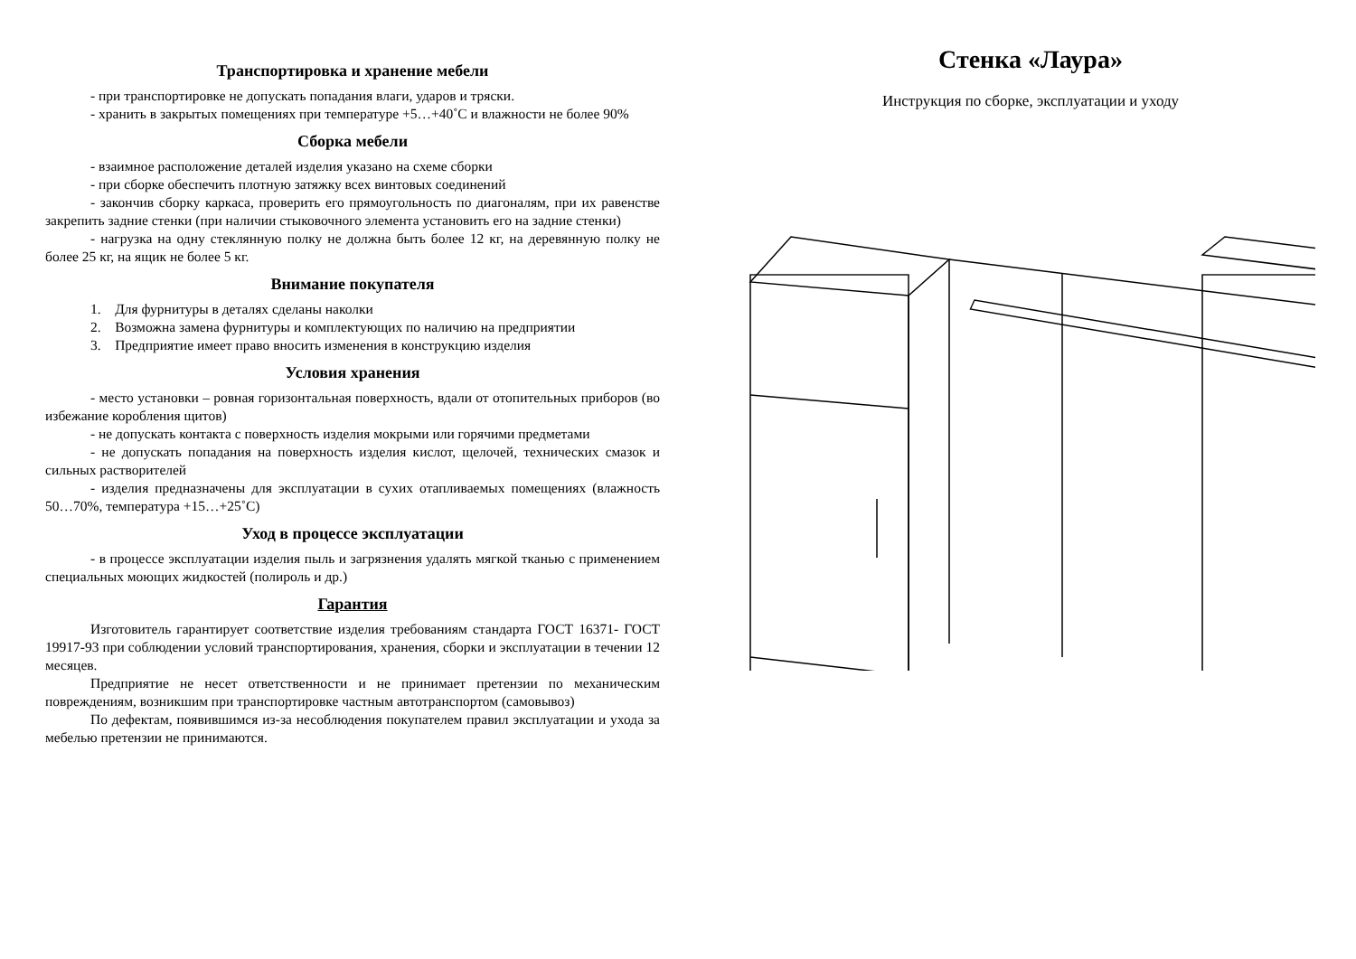Транспортировка и хранение мебели
- при транспортировке не допускать попадания влаги, ударов и тряски.
- хранить в закрытых помещениях при температуре +5…+40˚С и влажности не более 90%
Сборка мебели
- взаимное расположение деталей изделия указано на схеме сборки
- при сборке обеспечить плотную затяжку всех винтовых соединений
- закончив сборку каркаса, проверить его прямоугольность по диагоналям, при их равенстве закрепить задние стенки (при наличии стыковочного элемента установить его на задние стенки)
- нагрузка на одну стеклянную полку не должна быть более 12 кг, на деревянную полку не более 25 кг, на ящик не более 5 кг.
Внимание покупателя
1. Для фурнитуры в деталях сделаны наколки
2. Возможна замена фурнитуры и комплектующих по наличию на предприятии
3. Предприятие имеет право вносить изменения в конструкцию изделия
Условия хранения
- место установки – ровная горизонтальная поверхность, вдали от отопительных приборов (во избежание коробления щитов)
- не допускать контакта с поверхность изделия мокрыми или горячими предметами
- не допускать попадания на поверхность изделия кислот, щелочей, технических смазок и сильных растворителей
- изделия предназначены для эксплуатации в сухих отапливаемых помещениях (влажность 50…70%, температура +15…+25˚С)
Уход в процессе эксплуатации
- в процессе эксплуатации изделия пыль и загрязнения удалять мягкой тканью с применением специальных моющих жидкостей (полироль и др.)
Гарантия
Изготовитель гарантирует соответствие изделия требованиям стандарта ГОСТ 16371- ГОСТ 19917-93 при соблюдении условий транспортирования, хранения, сборки и эксплуатации в течении 12 месяцев.
Предприятие не несет ответственности и не принимает претензии по механическим повреждениям, возникшим при транспортировке частным автотранспортом (самовывоз)
По дефектам, появившимся из-за несоблюдения покупателем правил эксплуатации и ухода за мебелью претензии не принимаются.
Стенка «Лаура»
Инструкция по сборке, эксплуатации и уходу